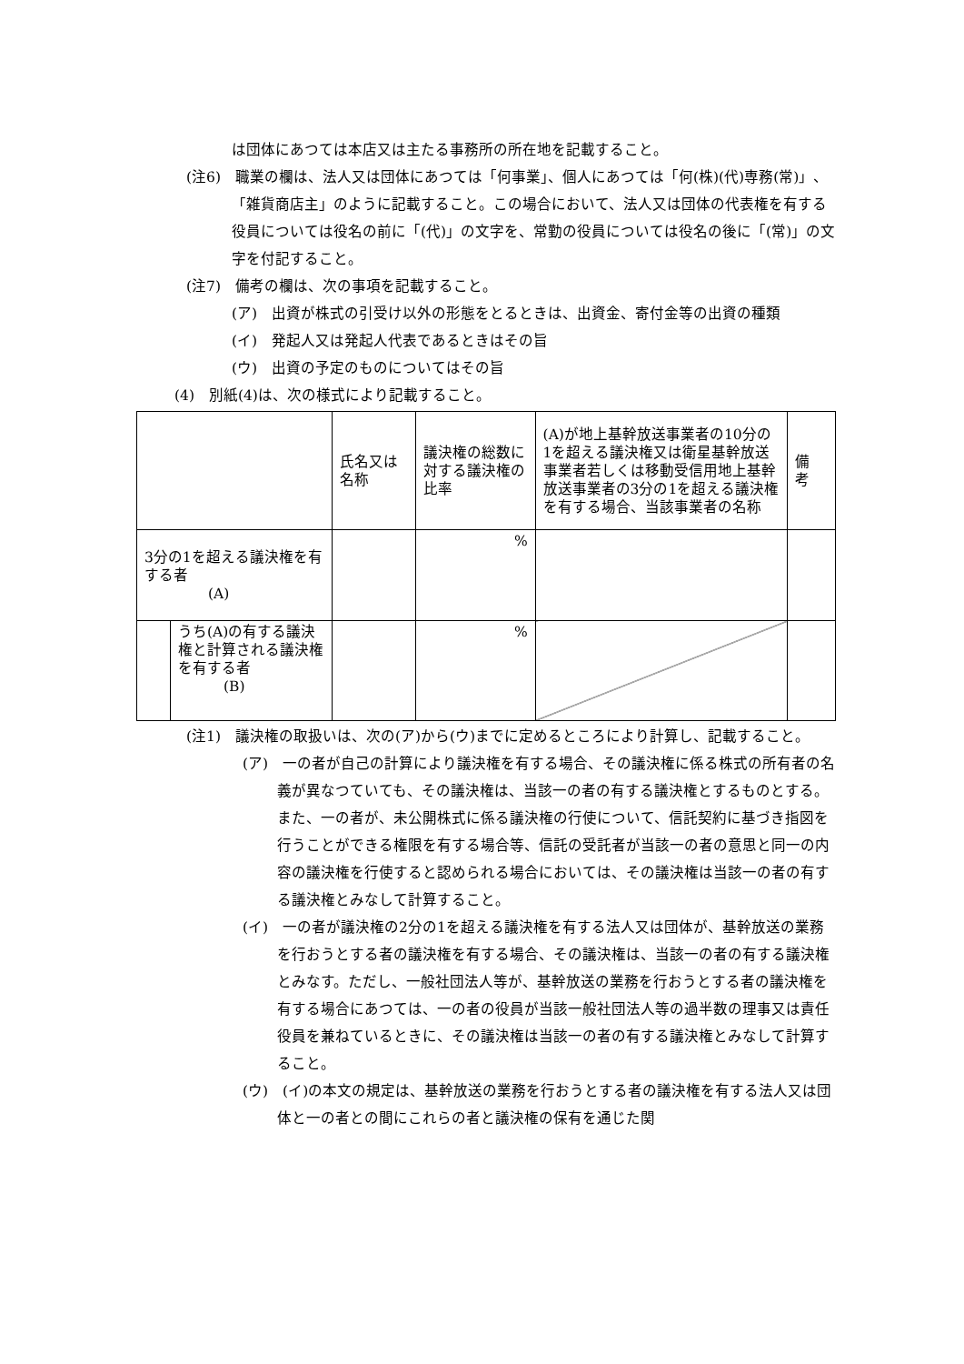は団体にあつては本店又は主たる事務所の所在地を記載すること。
(注6)　職業の欄は、法人又は団体にあつては「何事業」、個人にあつては「何(株)(代)専務(常)」、「雑貨商店主」のように記載すること。この場合において、法人又は団体の代表権を有する役員については役名の前に「(代)」の文字を、常勤の役員については役名の後に「(常)」の文字を付記すること。
(注7)　備考の欄は、次の事項を記載すること。
(ア)　出資が株式の引受け以外の形態をとるときは、出資金、寄付金等の出資の種類
(イ)　発起人又は発起人代表であるときはその旨
(ウ)　出資の予定のものについてはその旨
(4)　別紙(4)は、次の様式により記載すること。
| | | 氏名又は名称 | 議決権の総数に対する議決権の比率 | (A)が地上基幹放送事業者の10分の1を超える議決権又は衛星基幹放送事業者若しくは移動受信用地上基幹放送事業者の3分の1を超える議決権を有する場合、当該事業者の名称 | 備 考 |
| 3分の1を超える議決権を有する者 (A) | | | % | | |
| | うち(A)の有する議決権と計算される議決権を有する者 (B) | | % | | |
(注1)　議決権の取扱いは、次の(ア)から(ウ)までに定めるところにより計算し、記載すること。
(ア)　一の者が自己の計算により議決権を有する場合、その議決権に係る株式の所有者の名義が異なつていても、その議決権は、当該一の者の有する議決権とするものとする。また、一の者が、未公開株式に係る議決権の行使について、信託契約に基づき指図を行うことができる権限を有する場合等、信託の受託者が当該一の者の意思と同一の内容の議決権を行使すると認められる場合においては、その議決権は当該一の者の有する議決権とみなして計算すること。
(イ)　一の者が議決権の2分の1を超える議決権を有する法人又は団体が、基幹放送の業務を行おうとする者の議決権を有する場合、その議決権は、当該一の者の有する議決権とみなす。ただし、一般社団法人等が、基幹放送の業務を行おうとする者の議決権を有する場合にあつては、一の者の役員が当該一般社団法人等の過半数の理事又は責任役員を兼ねているときに、その議決権は当該一の者の有する議決権とみなして計算すること。
(ウ)　(イ)の本文の規定は、基幹放送の業務を行おうとする者の議決権を有する法人又は団体と一の者との間にこれらの者と議決権の保有を通じた関